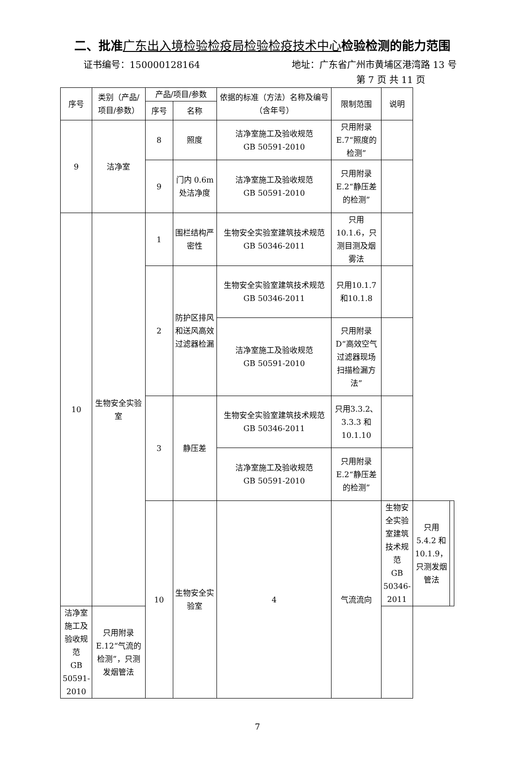二、批准广东出入境检验检疫局检验检疫技术中心检验检测的能力范围
证书编号：150000128164 地址：广东省广州市黄埔区港湾路 13 号
第 7 页 共 11 页
| 序号 | 类别（产品/项目/参数） | 产品/项目/参数 | | 依据的标准（方法）名称及编号（含年号） | 限制范围 | 说明 | | |
| --- | --- | --- | --- | --- | --- | --- | --- | --- |
| | | 序号 | 名称 | | | | | |
| 9 | 洁净室 | 8 | 照度 | 洁净室施工及验收规范 GB 50591-2010 | 只用附录E.7“照度的检测” | | | |
| | | 9 | 门内 0.6m 处洁净度 | 洁净室施工及验收规范 GB 50591-2010 | 只用附录E.2“静压差的检测” | | | |
| 10 | 生物安全实验室 | 1 | 围栏结构严密性 | 生物安全实验室建筑技术规范 GB 50346-2011 | 只用10.1.6，只测目测及烟雾法 | | | |
| | | 2 | 防护区排风和送风高效过滤器检漏 | 生物安全实验室建筑技术规范 GB 50346-2011 | 只用10.1.7 和10.1.8 | | | |
| | | | | 洁净室施工及验收规范 GB 50591-2010 | 只用附录D“高效空气过滤器现场扫描检漏方法” | | | |
| | | 3 | 静压差 | 生物安全实验室建筑技术规范 GB 50346-2011 | 只用3.3.2、3.3.3 和10.1.10 | | | |
| | | | | 洁净室施工及验收规范 GB 50591-2010 | 只用附录E.2“静压差的检测” | | | |
| | | 10 | 生物安全实验室 | 4 | 气流流向 | 生物安全实验室建筑技术规范 GB 50346-2011 | 只用 5.4.2 和10.1.9，只测发烟管法 | |
| 洁净室施工及验收规范 GB 50591-2010 | 只用附录E.12“气流的检测”，只测发烟管法 | | | | | | | |
7